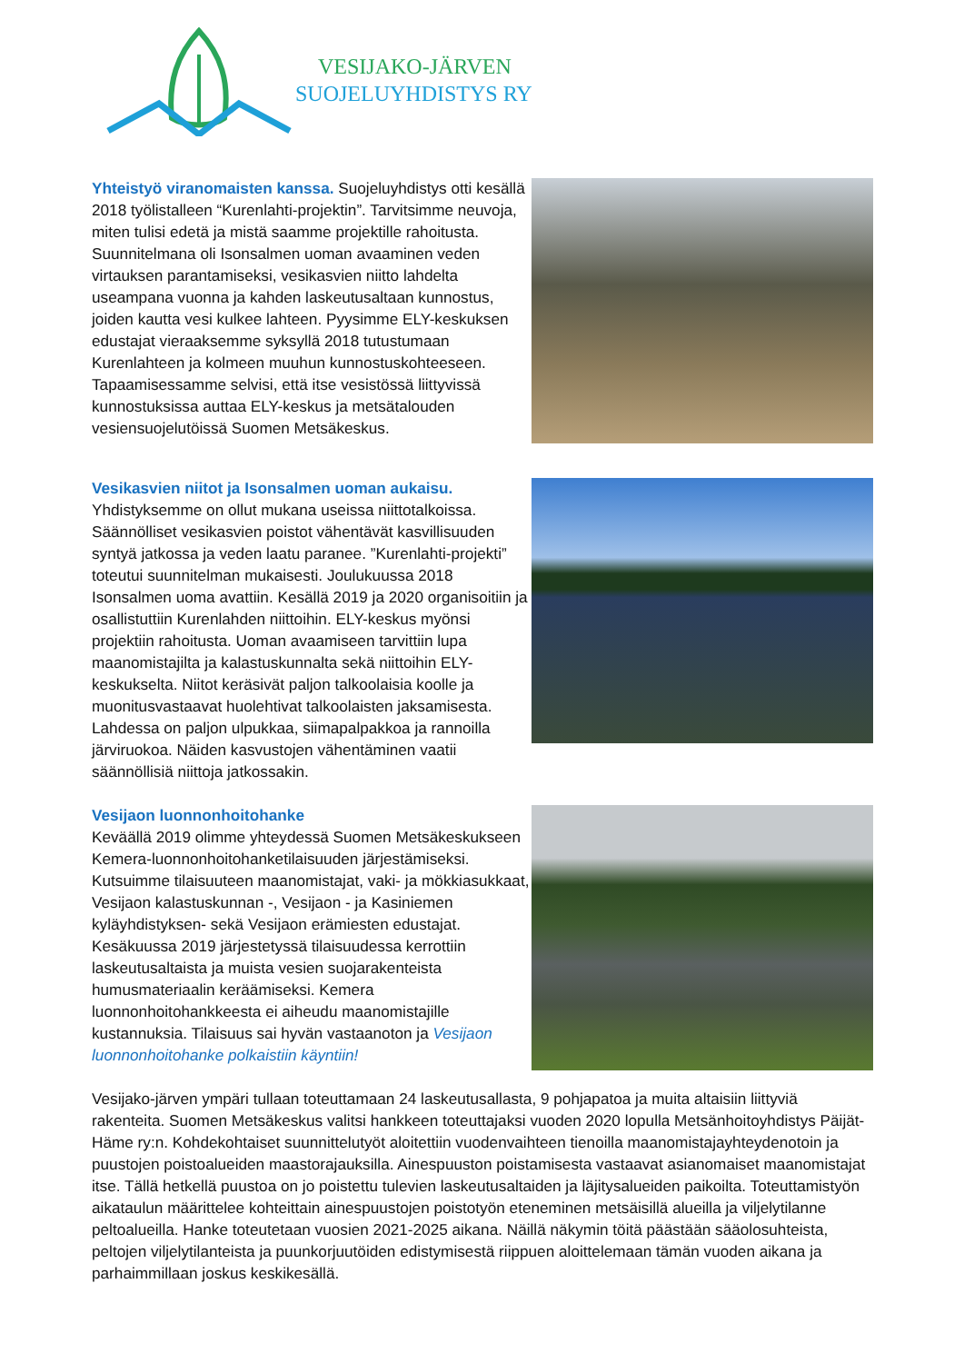VESIJAKO-JÄRVEN
SUOJELUYHDISTYS RY
Yhteistyö viranomaisten kanssa. Suojeluyhdistys otti kesällä 2018 työlistalleen “Kurenlahti-projektin”. Tarvitsimme neuvoja, miten tulisi edetä ja mistä saamme projektille rahoitusta. Suunnitelmana oli Isonsalmen uoman avaaminen veden virtauksen parantamiseksi, vesikasvien niitto lahdelta useampana vuonna ja kahden laskeutusaltaan kunnostus, joiden kautta vesi kulkee lahteen. Pyysimme ELY-keskuksen edustajat vieraaksemme syksyllä 2018 tutustumaan Kurenlahteen ja kolmeen muuhun kunnostuskohteeseen. Tapaamisessamme selvisi, että itse vesistössä liittyvissä kunnostuksissa auttaa ELY-keskus ja metsätalouden vesiensuojelutöissä Suomen Metsäkeskus.
Vesikasvien niitot ja Isonsalmen uoman aukaisu. Yhdistyksemme on ollut mukana useissa niittotalkoissa. Säännölliset vesikasvien poistot vähentävät kasvillisuuden syntyä jatkossa ja veden laatu paranee. ”Kurenlahti-projekti” toteutui suunnitelman mukaisesti. Joulukuussa 2018 Isonsalmen uoma avattiin. Kesällä 2019 ja 2020 organisoitiin ja osallistuttiin Kurenlahden niittoihin. ELY-keskus myönsi projektiin rahoitusta. Uoman avaamiseen tarvittiin lupa maanomistajilta ja kalastuskunnalta sekä niittoihin ELY-keskukselta. Niitot keräsivät paljon talkoolaisia koolle ja muonitusvastaavat huolehtivat talkoolaisten jaksamisesta. Lahdessa on paljon ulpukkaa, siimapalpakkoa ja rannoilla järviruokoa. Näiden kasvustojen vähentäminen vaatii säännöllisiä niittoja jatkossakin.
Vesijaon luonnonhoitohanke
Keväällä 2019 olimme yhteydessä Suomen Metsäkeskukseen Kemera-luonnonhoitohanketilaisuuden järjestämiseksi. Kutsuimme tilaisuuteen maanomistajat, vaki- ja mökkiasukkaat, Vesijaon kalastuskunnan -, Vesijaon - ja Kasiniemen kyläyhdistyksen- sekä Vesijaon erämiesten edustajat. Kesäkuussa 2019 järjestetyssä tilaisuudessa kerrottiin laskeutusaltaista ja muista vesien suojarakenteista humusmateriaalin keräämiseksi. Kemera luonnonhoitohankkeesta ei aiheudu maanomistajille kustannuksia. Tilaisuus sai hyvän vastaanoton ja Vesijaon luonnonhoitohanke polkaistiin käyntiin!
Vesijako-järven ympäri tullaan toteuttamaan 24 laskeutusallasta, 9 pohjapatoa ja muita altaisiin liittyviä rakenteita. Suomen Metsäkeskus valitsi hankkeen toteuttajaksi vuoden 2020 lopulla Metsänhoitoyhdistys Päijät-Häme ry:n. Kohdekohtaiset suunnittelutyöt aloitettiin vuodenvaihteen tienoilla maanomistajayhteydenotoin ja puustojen poistoalueiden maastorajauksilla. Ainespuuston poistamisesta vastaavat asianomaiset maanomistajat itse. Tällä hetkellä puustoa on jo poistettu tulevien laskeutusaltaiden ja läjitysalueiden paikoilta. Toteuttamistyön aikataulun määrittelee kohteittain ainespuustojen poistotyön eteneminen metsäisillä alueilla ja viljelytilanne peltoalueilla. Hanke toteutetaan vuosien 2021-2025 aikana. Näillä näkymin töitä päästään sääolosuhteista, peltojen viljelytilanteista ja puunkorjuutöiden edistymisestä riippuen aloittelemaan tämän vuoden aikana ja parhaimmillaan joskus keskikesällä.